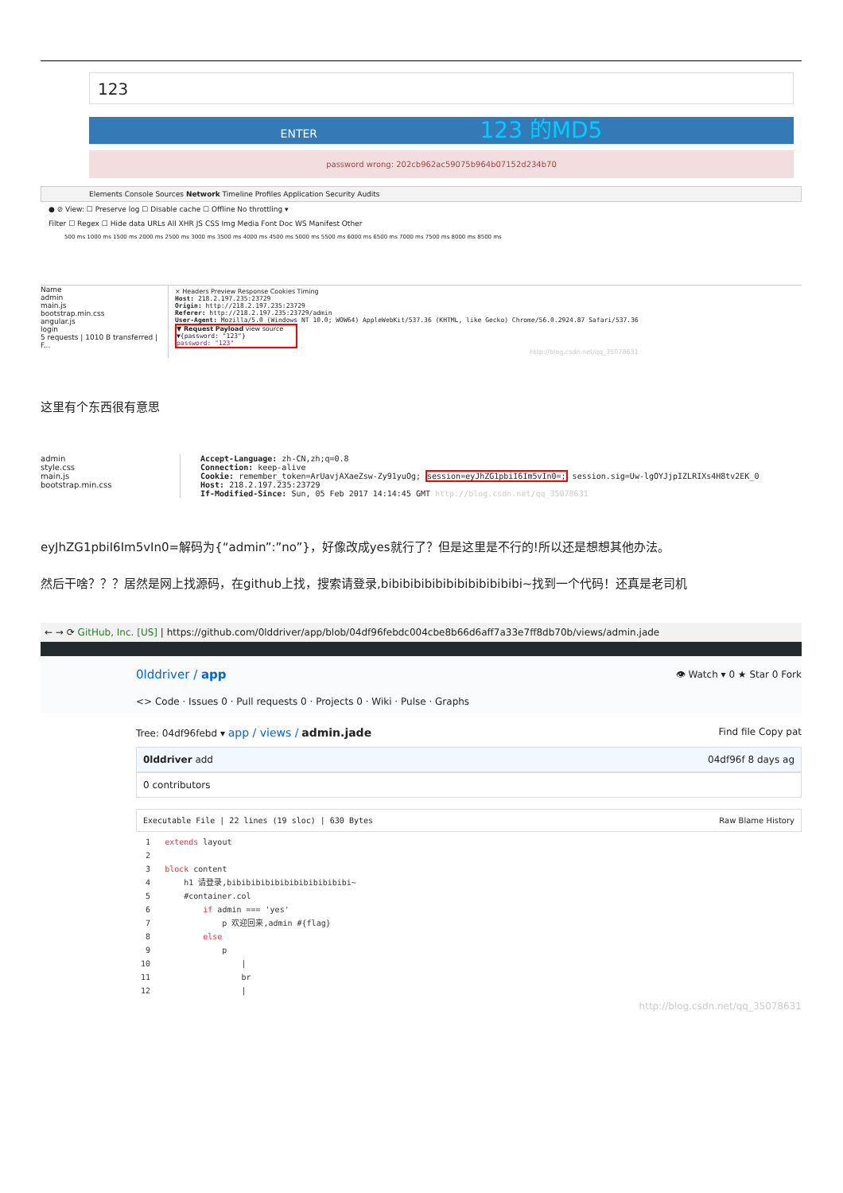123
ENTER 123 的MD5
password wrong: 202cb962ac59075b964b07152d234b70
Elements Console Sources Network Timeline Profiles Application Security Audits
● ⊘ View: ☐ Preserve log ☐ Disable cache ☐ Offline No throttling ▾
Filter ☐ Regex ☐ Hide data URLs All XHR JS CSS Img Media Font Doc WS Manifest Other
500 ms 1000 ms 1500 ms 2000 ms 2500 ms 3000 ms 3500 ms 4000 ms 4500 ms 5000 ms 5500 ms 6000 ms 6500 ms 7000 ms 7500 ms 8000 ms 8500 ms
Name
admin
main.js
bootstrap.min.css
angular.js
login
5 requests | 1010 B transferred | F...
× Headers Preview Response Cookies Timing
Host: 218.2.197.235:23729
Origin: http://218.2.197.235:23729
Referer: http://218.2.197.235:23729/admin
User-Agent: Mozilla/5.0 (Windows NT 10.0; WOW64) AppleWebKit/537.36 (KHTML, like Gecko) Chrome/56.0.2924.87 Safari/537.36
▼ Request Payload view source
▼{password: "123"}
password: "123"
http://blog.csdn.net/qq_35078631
这里有个东西很有意思
admin
style.css
main.js
bootstrap.min.css
Accept-Language: zh-CN,zh;q=0.8
Connection: keep-alive
Cookie: remember_token=ArUavjAXaeZsw-Zy91yuOg; session=eyJhZG1pbiI6Im5vIn0=; session.sig=Uw-lgOYJjpIZLRIXs4H8tv2EK_0
Host: 218.2.197.235:23729
If-Modified-Since: Sun, 05 Feb 2017 14:14:45 GMT http://blog.csdn.net/qq_35078631
eyJhZG1pbiI6Im5vIn0=解码为{“admin”:”no”}，好像改成yes就行了？但是这里是不行的!所以还是想想其他办法。
然后干啥？？？居然是网上找源码，在github上找，搜索请登录,bibibibibibibibibibibibibi~找到一个代码！还真是老司机
← → ⟳ GitHub, Inc. [US] | https://github.com/0lddriver/app/blob/04df96febdc004cbe8b66d6aff7a33e7ff8db70b/views/admin.jade
0lddriver / app 👁 Watch ▾ 0 ★ Star 0 Fork
<> Code · Issues 0 · Pull requests 0 · Projects 0 · Wiki · Pulse · Graphs
Tree: 04df96febd ▾ app / views / admin.jade Find file Copy pat
0lddriver add 04df96f 8 days ag
0 contributors
Executable File | 22 lines (19 sloc) | 630 Bytes Raw Blame History
  1   extends layout
  2
  3   block content
  4       h1 请登录,bibibibibibibibibibibibibi~
  5       #container.col
  6           if admin === 'yes'
  7               p 欢迎回来,admin #{flag}
  8           else
  9               p
 10                   |
 11                   br
 12                   |
http://blog.csdn.net/qq_35078631